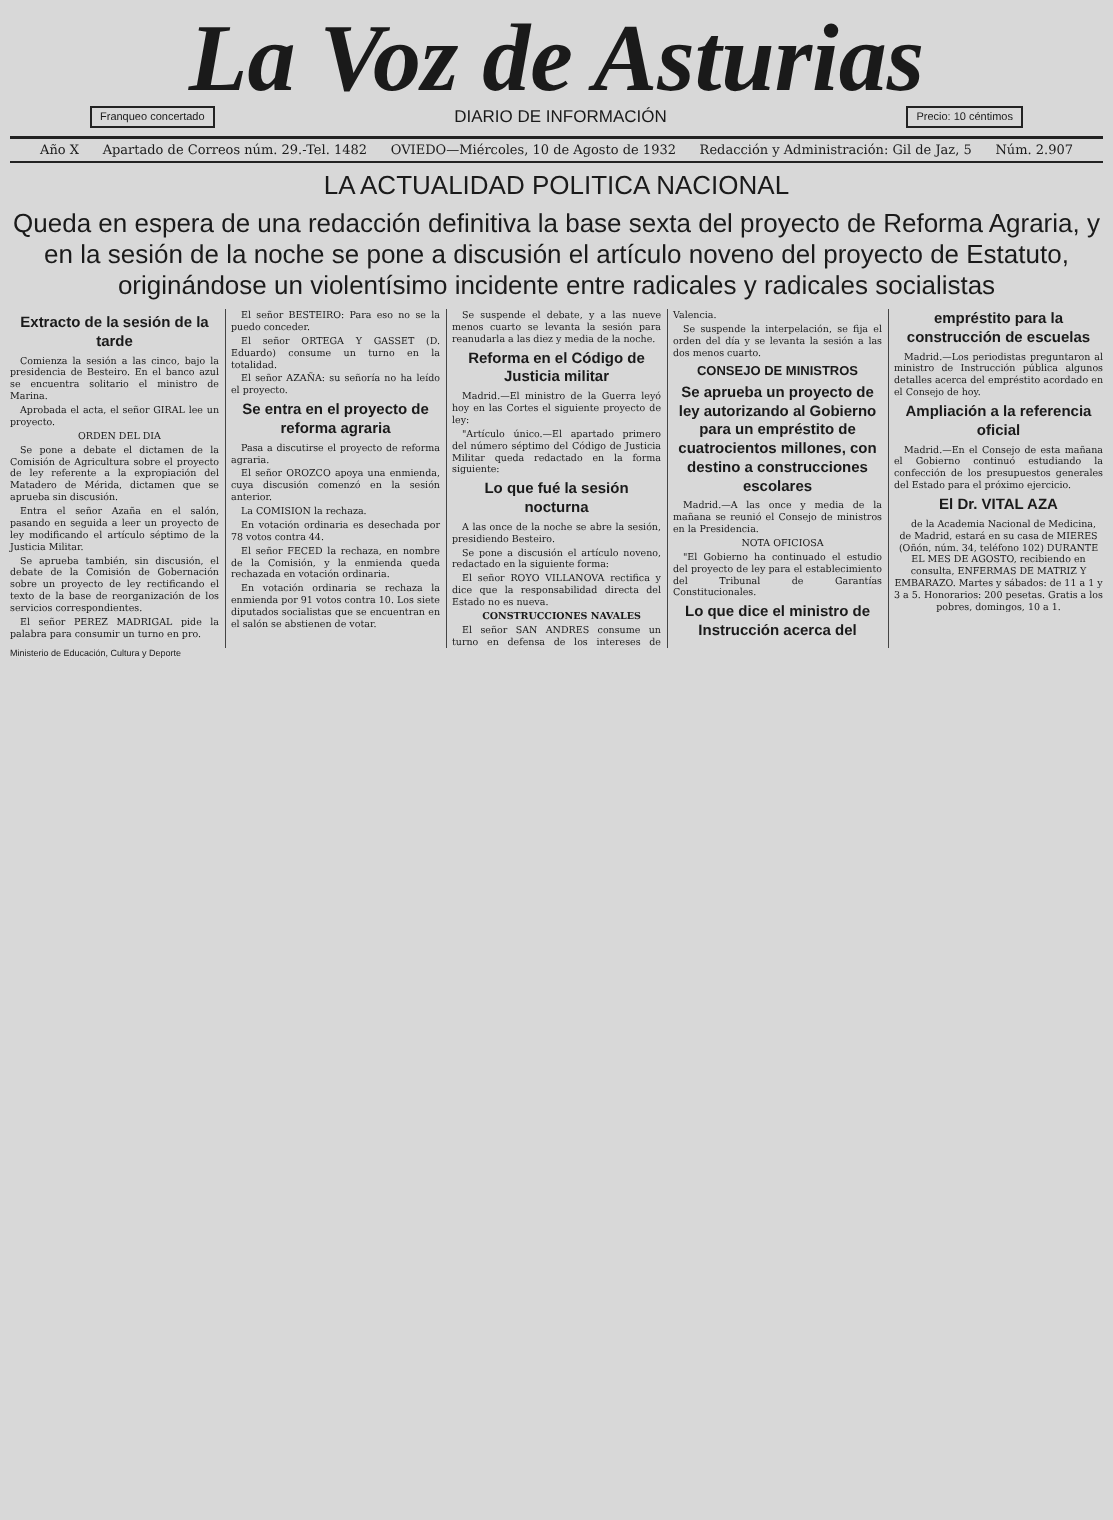La Voz de Asturias
Franqueo concertado DIARIO DE INFORMACIÓN Precio: 10 céntimos
Año X Apartado de Correos núm. 29.-Tel. 1482 OVIEDO—Miércoles, 10 de Agosto de 1932 Redacción y Administración: Gil de Jaz, 5 Núm. 2.907
LA ACTUALIDAD POLITICA NACIONAL
Queda en espera de una redacción definitiva la base sexta del proyecto de Reforma Agraria, y en la sesión de la noche se pone a discusión el artículo noveno del proyecto de Estatuto, originándose un violentísimo incidente entre radicales y radicales socialistas
Extracto de la sesión de la tarde
Comienza la sesión a las cinco, bajo la presidencia de Besteiro. En el banco azul se encuentra solitario el ministro de Marina.
Aprobada el acta, el señor GIRAL lee un proyecto.
ORDEN DEL DIA
Se pone a debate el dictamen de la Comisión de Agricultura sobre el proyecto de ley referente a la expropiación del Matadero de Mérida, dictamen que se aprueba sin discusión.
Entra el señor Azaña en el salón, pasando en seguida a leer un proyecto de ley modificando el artículo séptimo de la Justicia Militar.
Se aprueba también, sin discusión, el debate de la Comisión de Gobernación sobre un proyecto de ley rectificando el texto de la base de reorganización de los servicios correspondientes.
El señor PEREZ MADRIGAL pide la palabra para consumir un turno en pro.
El señor BESTEIRO: Para eso no se la puedo conceder.
El señor ORTEGA Y GASSET (D. Eduardo) consume un turno en la totalidad.
El señor AZAÑA: su señoría no ha leído el proyecto.
Se entra en el proyecto de reforma agraria
Pasa a discutirse el proyecto de reforma agraria.
El señor OROZCO apoya una enmienda, cuya discusión comenzó en la sesión anterior.
La COMISION la rechaza.
En votación ordinaria es desechada por 78 votos contra 44.
El señor FECED la rechaza, en nombre de la Comisión, y la enmienda queda rechazada en votación ordinaria.
En votación ordinaria se rechaza la enmienda por 91 votos contra 10. Los siete diputados socialistas que se encuentran en el salón se abstienen de votar.
Se suspende el debate, y a las nueve menos cuarto se levanta la sesión para reanudarla a las diez y media de la noche.
Reforma en el Código de Justicia militar
Madrid.—El ministro de la Guerra leyó hoy en las Cortes el siguiente proyecto de ley:
"Artículo único.—El apartado primero del número séptimo del Código de Justicia Militar queda redactado en la forma siguiente:
Lo que fué la sesión nocturna
A las once de la noche se abre la sesión, presidiendo Besteiro.
Se pone a discusión el artículo noveno, redactado en la siguiente forma:
El señor ROYO VILLANOVA rectifica y dice que la responsabilidad directa del Estado no es nueva.
CONSTRUCCIONES NAVALES
El señor SAN ANDRES consume un turno en defensa de los intereses de Valencia.
Se suspende la interpelación, se fija el orden del día y se levanta la sesión a las dos menos cuarto.
CONSEJO DE MINISTROS
Se aprueba un proyecto de ley autorizando al Gobierno para un empréstito de cuatrocientos millones, con destino a construcciones escolares
Madrid.—A las once y media de la mañana se reunió el Consejo de ministros en la Presidencia.
NOTA OFICIOSA
"El Gobierno ha continuado el estudio del proyecto de ley para el establecimiento del Tribunal de Garantías Constitucionales.
Lo que dice el ministro de Instrucción acerca del empréstito para la construcción de escuelas
Madrid.—Los periodistas preguntaron al ministro de Instrucción pública algunos detalles acerca del empréstito acordado en el Consejo de hoy.
Ampliación a la referencia oficial
Madrid.—En el Consejo de esta mañana el Gobierno continuó estudiando la confección de los presupuestos generales del Estado para el próximo ejercicio.
El Dr. VITAL AZA
de la Academia Nacional de Medicina, de Madrid, estará en su casa de MIERES (Oñón, núm. 34, teléfono 102) DURANTE EL MES DE AGOSTO, recibiendo en consulta, ENFERMAS DE MATRIZ Y EMBARAZO. Martes y sábados: de 11 a 1 y 3 a 5. Honorarios: 200 pesetas. Gratis a los pobres, domingos, 10 a 1.
Ministerio de Educación, Cultura y Deporte